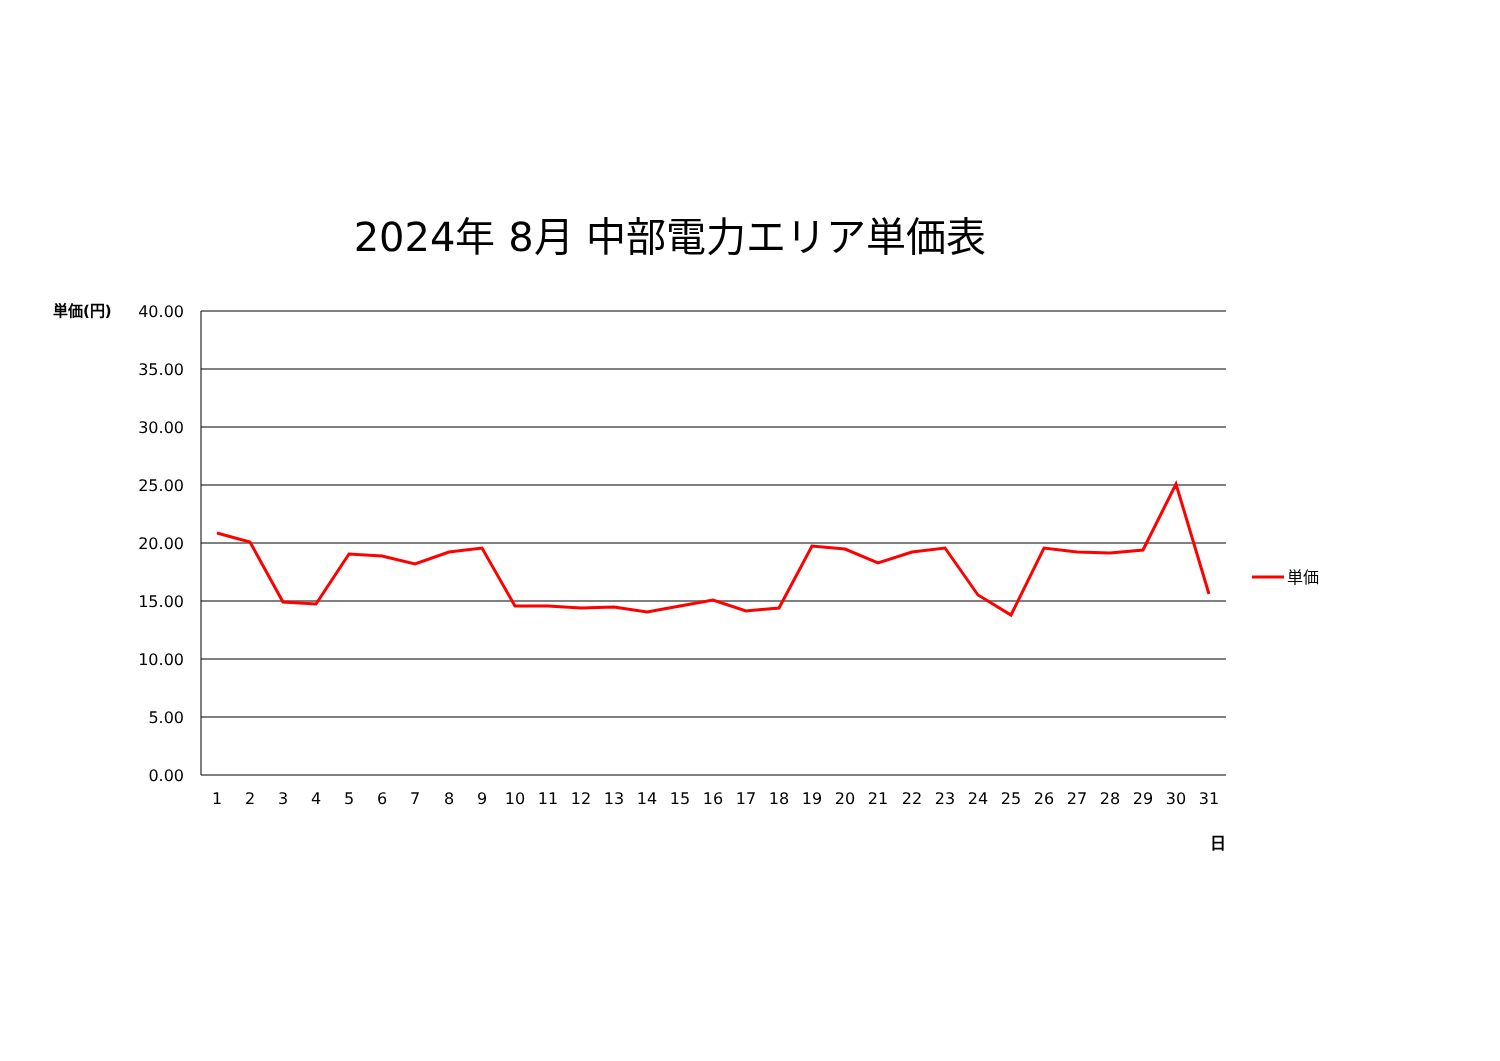2024年 8月 中部電力エリア単価表
単価(円)
40.00
35.00
30.00
25.00
20.00
15.00
10.00
5.00
0.00
1
2
3
4
5
6
7
8
9
10
11
12
13
14
15
16
17
18
19
20
21
22
23
24
25
26
27
28
29
30
31
日
単価